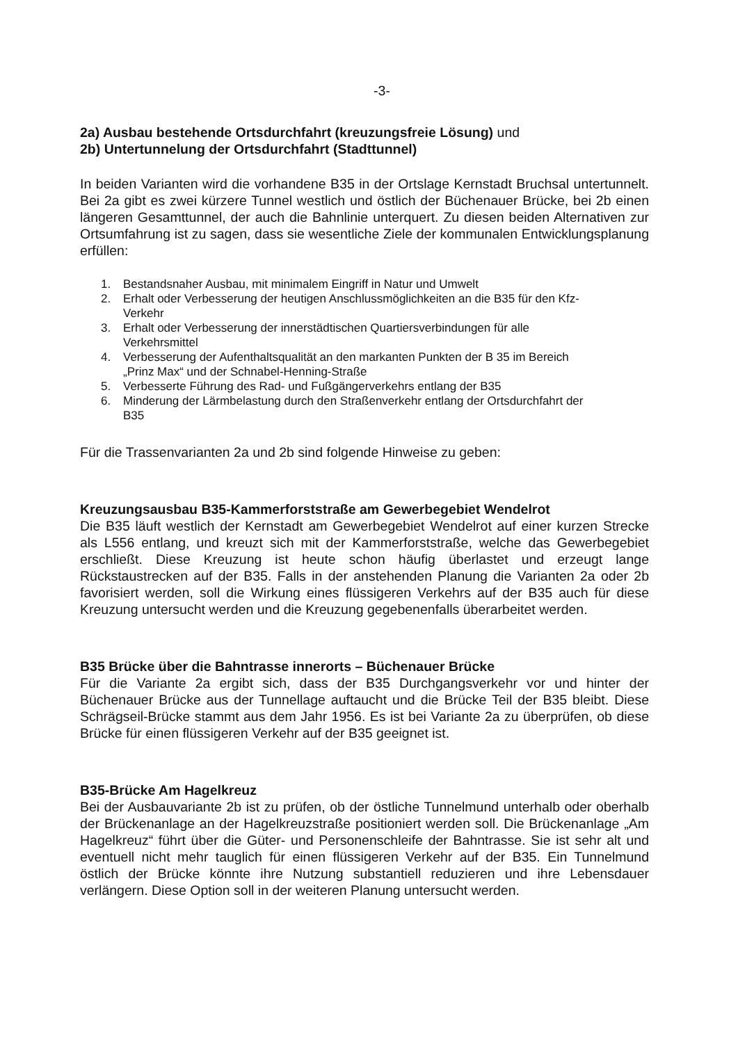-3-
2a) Ausbau bestehende Ortsdurchfahrt (kreuzungsfreie Lösung) und
2b) Untertunnelung der Ortsdurchfahrt (Stadttunnel)
In beiden Varianten wird die vorhandene B35 in der Ortslage Kernstadt Bruchsal untertunnelt. Bei 2a gibt es zwei kürzere Tunnel westlich und östlich der Büchenauer Brücke, bei 2b einen längeren Gesamttunnel, der auch die Bahnlinie unterquert. Zu diesen beiden Alternativen zur Ortsumfahrung ist zu sagen, dass sie wesentliche Ziele der kommunalen Entwicklungsplanung erfüllen:
1. Bestandsnaher Ausbau, mit minimalem Eingriff in Natur und Umwelt
2. Erhalt oder Verbesserung der heutigen Anschlussmöglichkeiten an die B35 für den Kfz-Verkehr
3. Erhalt oder Verbesserung der innerstädtischen Quartiersverbindungen für alle Verkehrsmittel
4. Verbesserung der Aufenthaltsqualität an den markanten Punkten der B 35 im Bereich „Prinz Max“ und der Schnabel-Henning-Straße
5. Verbesserte Führung des Rad- und Fußgängerverkehrs entlang der B35
6. Minderung der Lärmbelastung durch den Straßenverkehr entlang der Ortsdurchfahrt der B35
Für die Trassenvarianten 2a und 2b sind folgende Hinweise zu geben:
Kreuzungsausbau B35-Kammerforststraße am Gewerbegebiet Wendelrot
Die B35 läuft westlich der Kernstadt am Gewerbegebiet Wendelrot auf einer kurzen Strecke als L556 entlang, und kreuzt sich mit der Kammerforststraße, welche das Gewerbegebiet erschließt. Diese Kreuzung ist heute schon häufig überlastet und erzeugt lange Rückstaustrecken auf der B35. Falls in der anstehenden Planung die Varianten 2a oder 2b favorisiert werden, soll die Wirkung eines flüssigeren Verkehrs auf der B35 auch für diese Kreuzung untersucht werden und die Kreuzung gegebenenfalls überarbeitet werden.
B35 Brücke über die Bahntrasse innerorts – Büchenauer Brücke
Für die Variante 2a ergibt sich, dass der B35 Durchgangsverkehr vor und hinter der Büchenauer Brücke aus der Tunnellage auftaucht und die Brücke Teil der B35 bleibt. Diese Schrägseil-Brücke stammt aus dem Jahr 1956. Es ist bei Variante 2a zu überprüfen, ob diese Brücke für einen flüssigeren Verkehr auf der B35 geeignet ist.
B35-Brücke Am Hagelkreuz
Bei der Ausbauvariante 2b ist zu prüfen, ob der östliche Tunnelmund unterhalb oder oberhalb der Brückenanlage an der Hagelkreuzstraße positioniert werden soll. Die Brückenanlage „Am Hagelkreuz“ führt über die Güter- und Personenschleife der Bahntrasse. Sie ist sehr alt und eventuell nicht mehr tauglich für einen flüssigeren Verkehr auf der B35. Ein Tunnelmund östlich der Brücke könnte ihre Nutzung substantiell reduzieren und ihre Lebensdauer verlängern. Diese Option soll in der weiteren Planung untersucht werden.